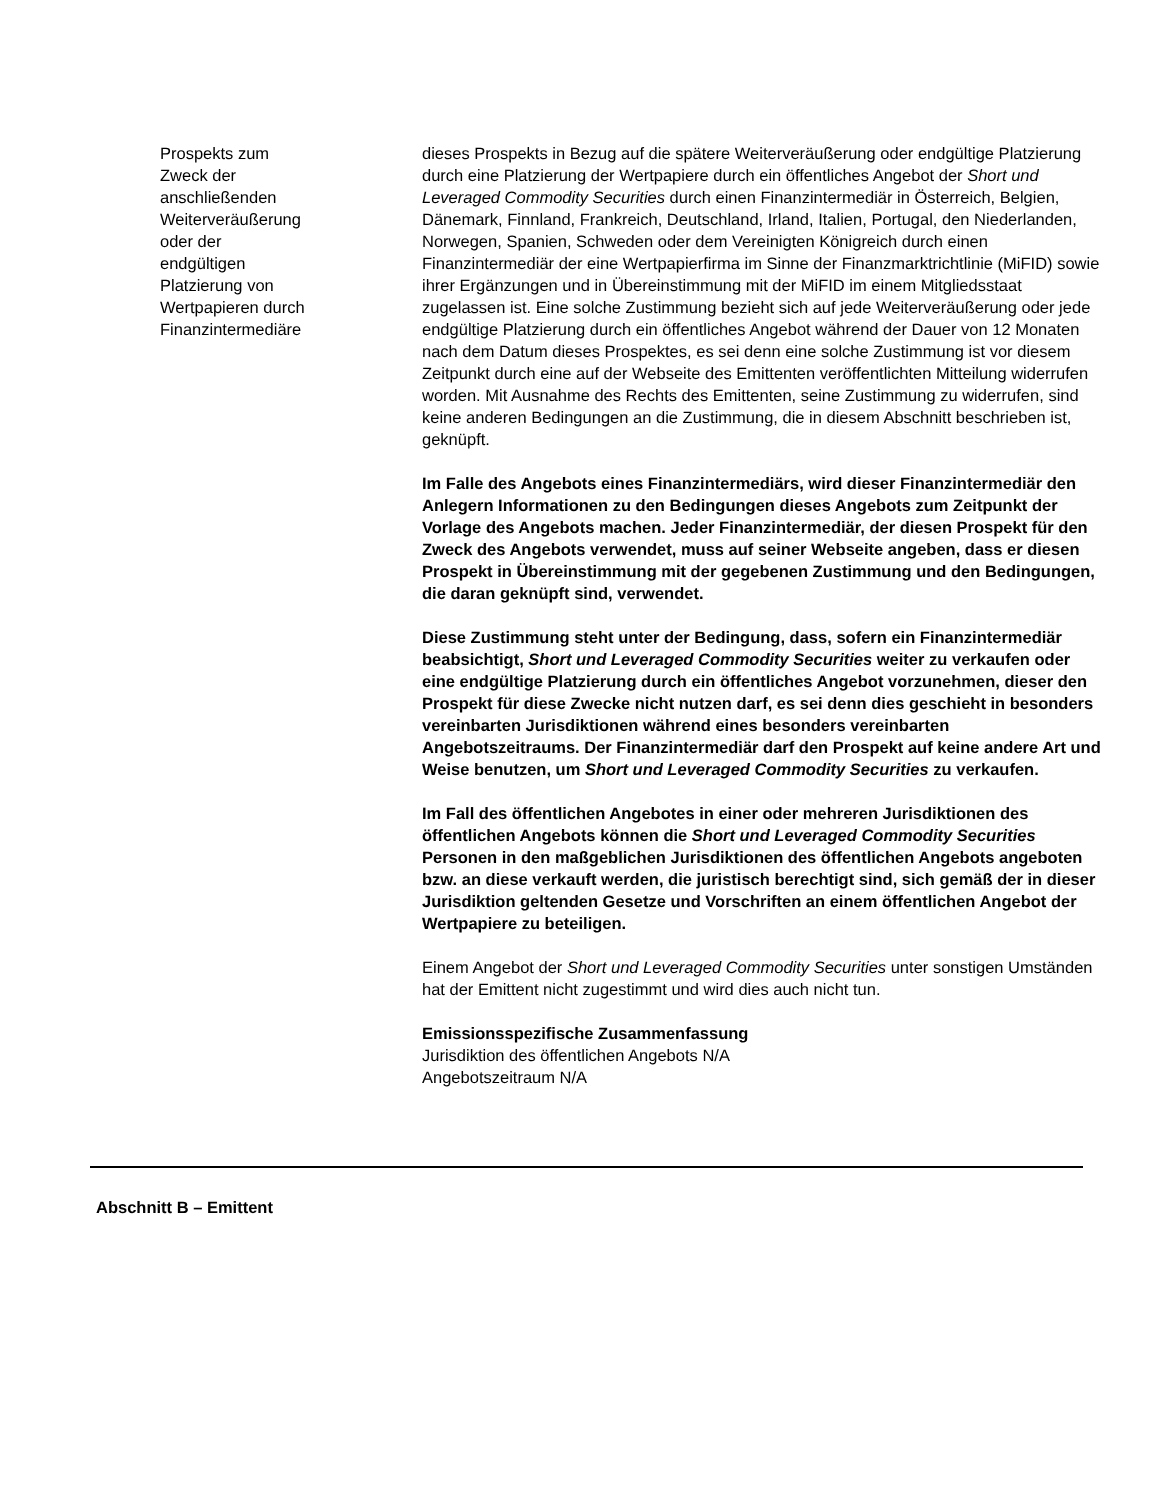Prospekts zum
Zweck der
anschließenden
Weiterveräußerung
oder der
endgültigen
Platzierung von
Wertpapieren durch
Finanzintermediäre
dieses Prospekts in Bezug auf die spätere Weiterveräußerung oder endgültige Platzierung durch eine Platzierung der Wertpapiere durch ein öffentliches Angebot der Short und Leveraged Commodity Securities durch einen Finanzintermediär in Österreich, Belgien, Dänemark, Finnland, Frankreich, Deutschland, Irland, Italien, Portugal, den Niederlanden, Norwegen, Spanien, Schweden oder dem Vereinigten Königreich durch einen Finanzintermediär der eine Wertpapierfirma im Sinne der Finanzmarktrichtlinie (MiFID) sowie ihrer Ergänzungen und in Übereinstimmung mit der MiFID im einem Mitgliedsstaat zugelassen ist. Eine solche Zustimmung bezieht sich auf jede Weiterveräußerung oder jede endgültige Platzierung durch ein öffentliches Angebot während der Dauer von 12 Monaten nach dem Datum dieses Prospektes, es sei denn eine solche Zustimmung ist vor diesem Zeitpunkt durch eine auf der Webseite des Emittenten veröffentlichten Mitteilung widerrufen worden. Mit Ausnahme des Rechts des Emittenten, seine Zustimmung zu widerrufen, sind keine anderen Bedingungen an die Zustimmung, die in diesem Abschnitt beschrieben ist, geknüpft.
Im Falle des Angebots eines Finanzintermediärs, wird dieser Finanzintermediär den Anlegern Informationen zu den Bedingungen dieses Angebots zum Zeitpunkt der Vorlage des Angebots machen. Jeder Finanzintermediär, der diesen Prospekt für den Zweck des Angebots verwendet, muss auf seiner Webseite angeben, dass er diesen Prospekt in Übereinstimmung mit der gegebenen Zustimmung und den Bedingungen, die daran geknüpft sind, verwendet.
Diese Zustimmung steht unter der Bedingung, dass, sofern ein Finanzintermediär beabsichtigt, Short und Leveraged Commodity Securities weiter zu verkaufen oder eine endgültige Platzierung durch ein öffentliches Angebot vorzunehmen, dieser den Prospekt für diese Zwecke nicht nutzen darf, es sei denn dies geschieht in besonders vereinbarten Jurisdiktionen während eines besonders vereinbarten Angebotszeitraums. Der Finanzintermediär darf den Prospekt auf keine andere Art und Weise benutzen, um Short und Leveraged Commodity Securities zu verkaufen.
Im Fall des öffentlichen Angebotes in einer oder mehreren Jurisdiktionen des öffentlichen Angebots können die Short und Leveraged Commodity Securities Personen in den maßgeblichen Jurisdiktionen des öffentlichen Angebots angeboten bzw. an diese verkauft werden, die juristisch berechtigt sind, sich gemäß der in dieser Jurisdiktion geltenden Gesetze und Vorschriften an einem öffentlichen Angebot der Wertpapiere zu beteiligen.
Einem Angebot der Short und Leveraged Commodity Securities unter sonstigen Umständen hat der Emittent nicht zugestimmt und wird dies auch nicht tun.
Emissionsspezifische Zusammenfassung
Jurisdiktion des öffentlichen Angebots N/A
Angebotszeitraum N/A
Abschnitt B – Emittent